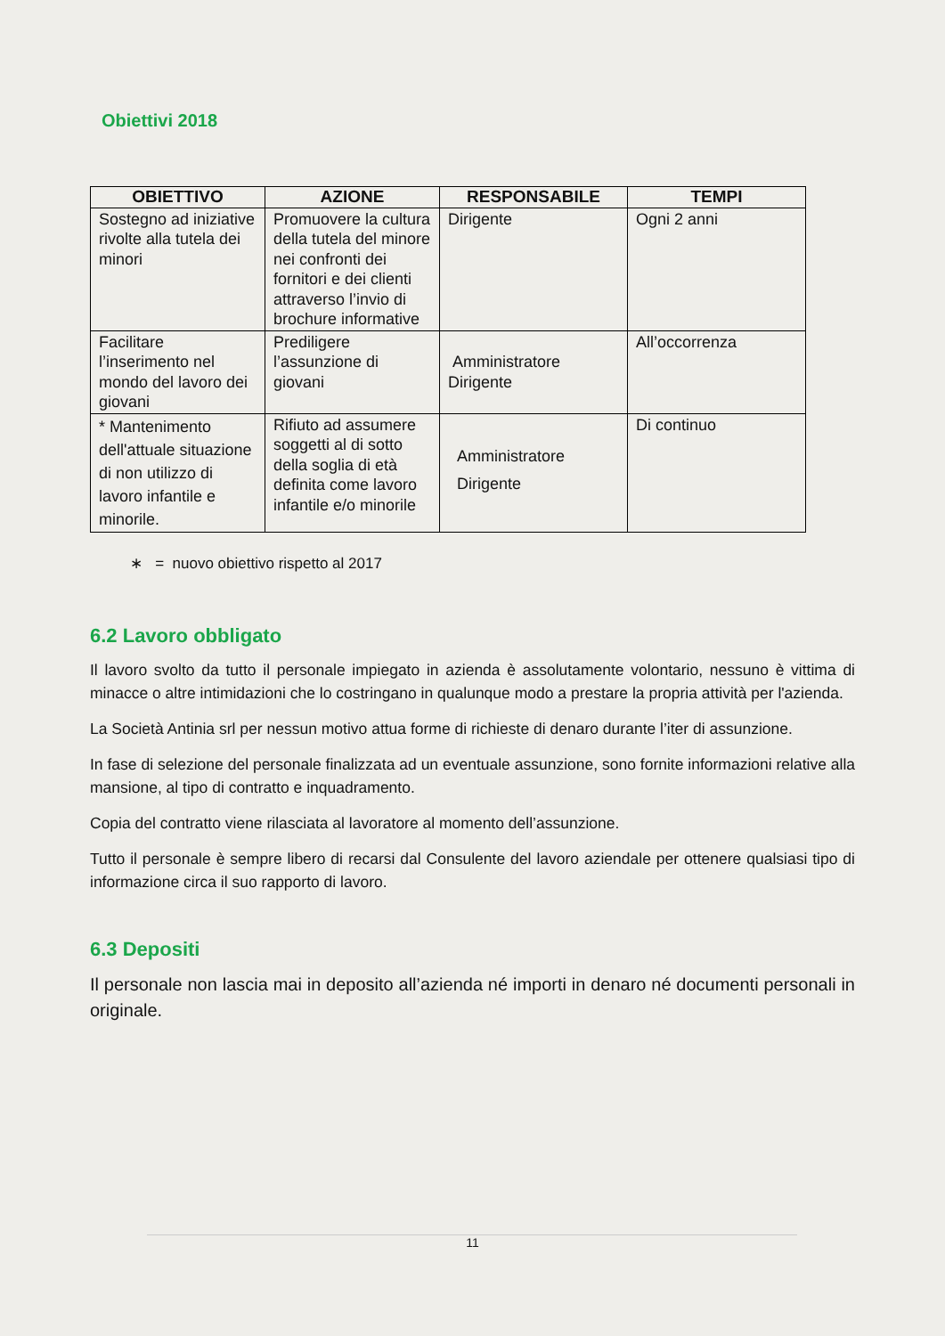Obiettivi 2018
| OBIETTIVO | AZIONE | RESPONSABILE | TEMPI |
| --- | --- | --- | --- |
| Sostegno ad iniziative rivolte alla tutela dei minori | Promuovere la cultura della tutela del minore nei confronti dei fornitori e dei clienti attraverso l’invio di brochure informative | Dirigente | Ogni 2 anni |
| Facilitare l’inserimento nel mondo del lavoro dei giovani | Prediligere l’assunzione di giovani | Amministratore Dirigente | All’occorrenza |
| * Mantenimento dell'attuale situazione di non utilizzo di lavoro infantile e minorile. | Rifiuto ad assumere soggetti al di sotto della soglia di età definita come lavoro infantile e/o minorile | Amministratore Dirigente | Di continuo |
∗ = nuovo obiettivo rispetto al 2017
6.2 Lavoro obbligato
Il lavoro svolto da tutto il personale impiegato in azienda è assolutamente volontario, nessuno è vittima di minacce o altre intimidazioni che lo costringano in qualunque modo a prestare la propria attività per l'azienda.
La Società Antinia srl per nessun motivo attua forme di richieste di denaro durante l’iter di assunzione.
In fase di selezione del personale finalizzata ad un eventuale assunzione, sono fornite informazioni relative alla mansione, al tipo di contratto e inquadramento.
Copia del contratto viene rilasciata al lavoratore al momento dell’assunzione.
Tutto il personale è sempre libero di recarsi dal Consulente del lavoro aziendale per ottenere qualsiasi tipo di informazione circa il suo rapporto di lavoro.
6.3 Depositi
Il personale non lascia mai in deposito all’azienda né importi in denaro né documenti personali in originale.
11